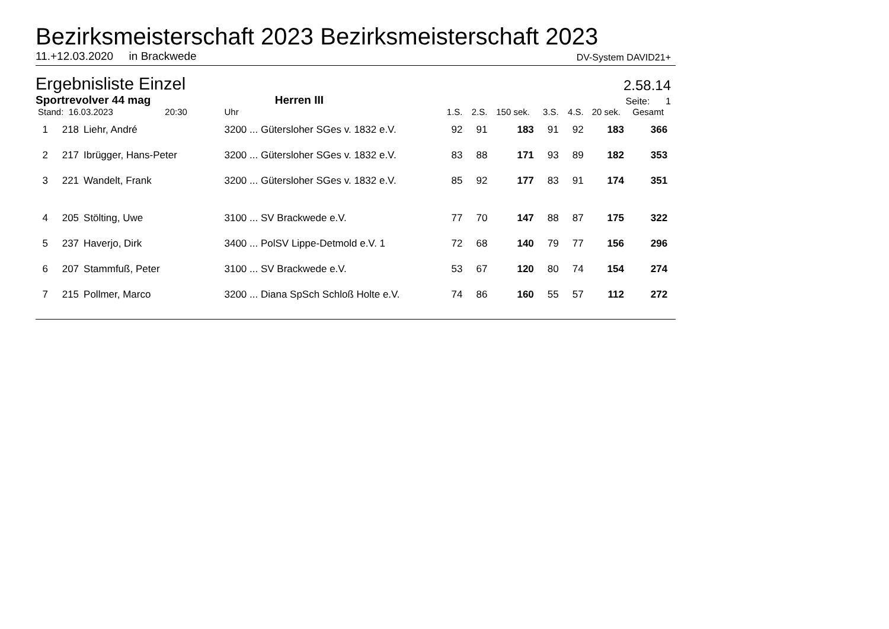Bezirksmeisterschaft 2023 Bezirksmeisterschaft 2023
11.+12.03.2020 in Brackwede DV-System DAVID21+
Ergebnisliste Einzel
2.58.14
Sportrevolver 44 mag Herren III Seite: 1
| Stand: 16.03.2023 20:30 | | | Uhr | 1.S. | 2.S. | 150 sek. | 3.S. | 4.S. | 20 sek. | Gesamt | |
| --- | --- | --- | --- | --- | --- | --- | --- | --- | --- | --- | --- |
| 1 | 218 | Liehr, André | 3200 ... Gütersloher SGes v. 1832 e.V. | 92 | 91 | 183 | 91 | 92 | 183 | 366 | |
| 2 | 217 | Ibrügger, Hans-Peter | 3200 ... Gütersloher SGes v. 1832 e.V. | 83 | 88 | 171 | 93 | 89 | 182 | 353 | |
| 3 | 221 | Wandelt, Frank | 3200 ... Gütersloher SGes v. 1832 e.V. | 85 | 92 | 177 | 83 | 91 | 174 | 351 | |
| 4 | 205 | Stölting, Uwe | 3100 ... SV Brackwede e.V. | 77 | 70 | 147 | 88 | 87 | 175 | 322 | |
| 5 | 237 | Haverjo, Dirk | 3400 ... PolSV Lippe-Detmold e.V. 1 | 72 | 68 | 140 | 79 | 77 | 156 | 296 | |
| 6 | 207 | Stammfuß, Peter | 3100 ... SV Brackwede e.V. | 53 | 67 | 120 | 80 | 74 | 154 | 274 | |
| 7 | 215 | Pollmer, Marco | 3200 ... Diana SpSch Schloß Holte e.V. | 74 | 86 | 160 | 55 | 57 | 112 | 272 | |